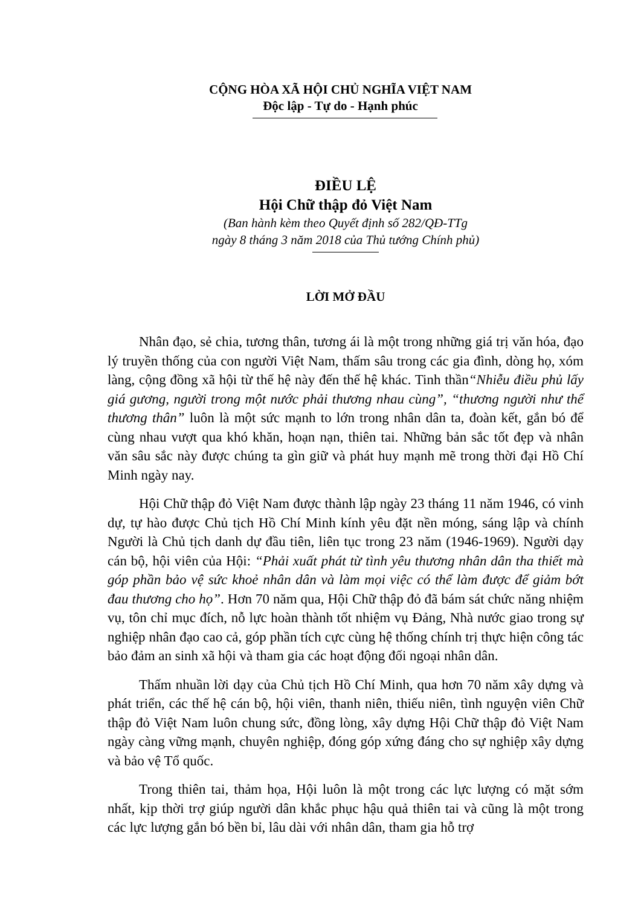CỘNG HÒA XÃ HỘI CHỦ NGHĨA VIỆT NAM
Độc lập - Tự do - Hạnh phúc
ĐIỀU LỆ
Hội Chữ thập đỏ Việt Nam
(Ban hành kèm theo Quyết định số 282/QĐ-TTg
ngày 8 tháng 3 năm 2018 của Thủ tướng Chính phủ)
LỜI MỞ ĐẦU
Nhân đạo, sẻ chia, tương thân, tương ái là một trong những giá trị văn hóa, đạo lý truyền thống của con người Việt Nam, thấm sâu trong các gia đình, dòng họ, xóm làng, cộng đồng xã hội từ thế hệ này đến thế hệ khác. Tinh thần“Nhiễu điều phủ lấy giá gương, người trong một nước phải thương nhau cùng”, “thương người như thể thương thân” luôn là một sức mạnh to lớn trong nhân dân ta, đoàn kết, gắn bó để cùng nhau vượt qua khó khăn, hoạn nạn, thiên tai. Những bản sắc tốt đẹp và nhân văn sâu sắc này được chúng ta gìn giữ và phát huy mạnh mẽ trong thời đại Hồ Chí Minh ngày nay.
Hội Chữ thập đỏ Việt Nam được thành lập ngày 23 tháng 11 năm 1946, có vinh dự, tự hào được Chủ tịch Hồ Chí Minh kính yêu đặt nền móng, sáng lập và chính Người là Chủ tịch danh dự đầu tiên, liên tục trong 23 năm (1946-1969). Người dạy cán bộ, hội viên của Hội: “Phải xuất phát từ tình yêu thương nhân dân tha thiết mà góp phần bảo vệ sức khoẻ nhân dân và làm mọi việc có thể làm được để giảm bớt đau thương cho họ”. Hơn 70 năm qua, Hội Chữ thập đỏ đã bám sát chức năng nhiệm vụ, tôn chỉ mục đích, nỗ lực hoàn thành tốt nhiệm vụ Đảng, Nhà nước giao trong sự nghiệp nhân đạo cao cả, góp phần tích cực cùng hệ thống chính trị thực hiện công tác bảo đảm an sinh xã hội và tham gia các hoạt động đối ngoại nhân dân.
Thấm nhuần lời dạy của Chủ tịch Hồ Chí Minh, qua hơn 70 năm xây dựng và phát triển, các thế hệ cán bộ, hội viên, thanh niên, thiếu niên, tình nguyện viên Chữ thập đỏ Việt Nam luôn chung sức, đồng lòng, xây dựng Hội Chữ thập đỏ Việt Nam ngày càng vững mạnh, chuyên nghiệp, đóng góp xứng đáng cho sự nghiệp xây dựng và bảo vệ Tổ quốc.
Trong thiên tai, thảm họa, Hội luôn là một trong các lực lượng có mặt sớm nhất, kịp thời trợ giúp người dân khắc phục hậu quả thiên tai và cũng là một trong các lực lượng gắn bó bền bỉ, lâu dài với nhân dân, tham gia hỗ trợ